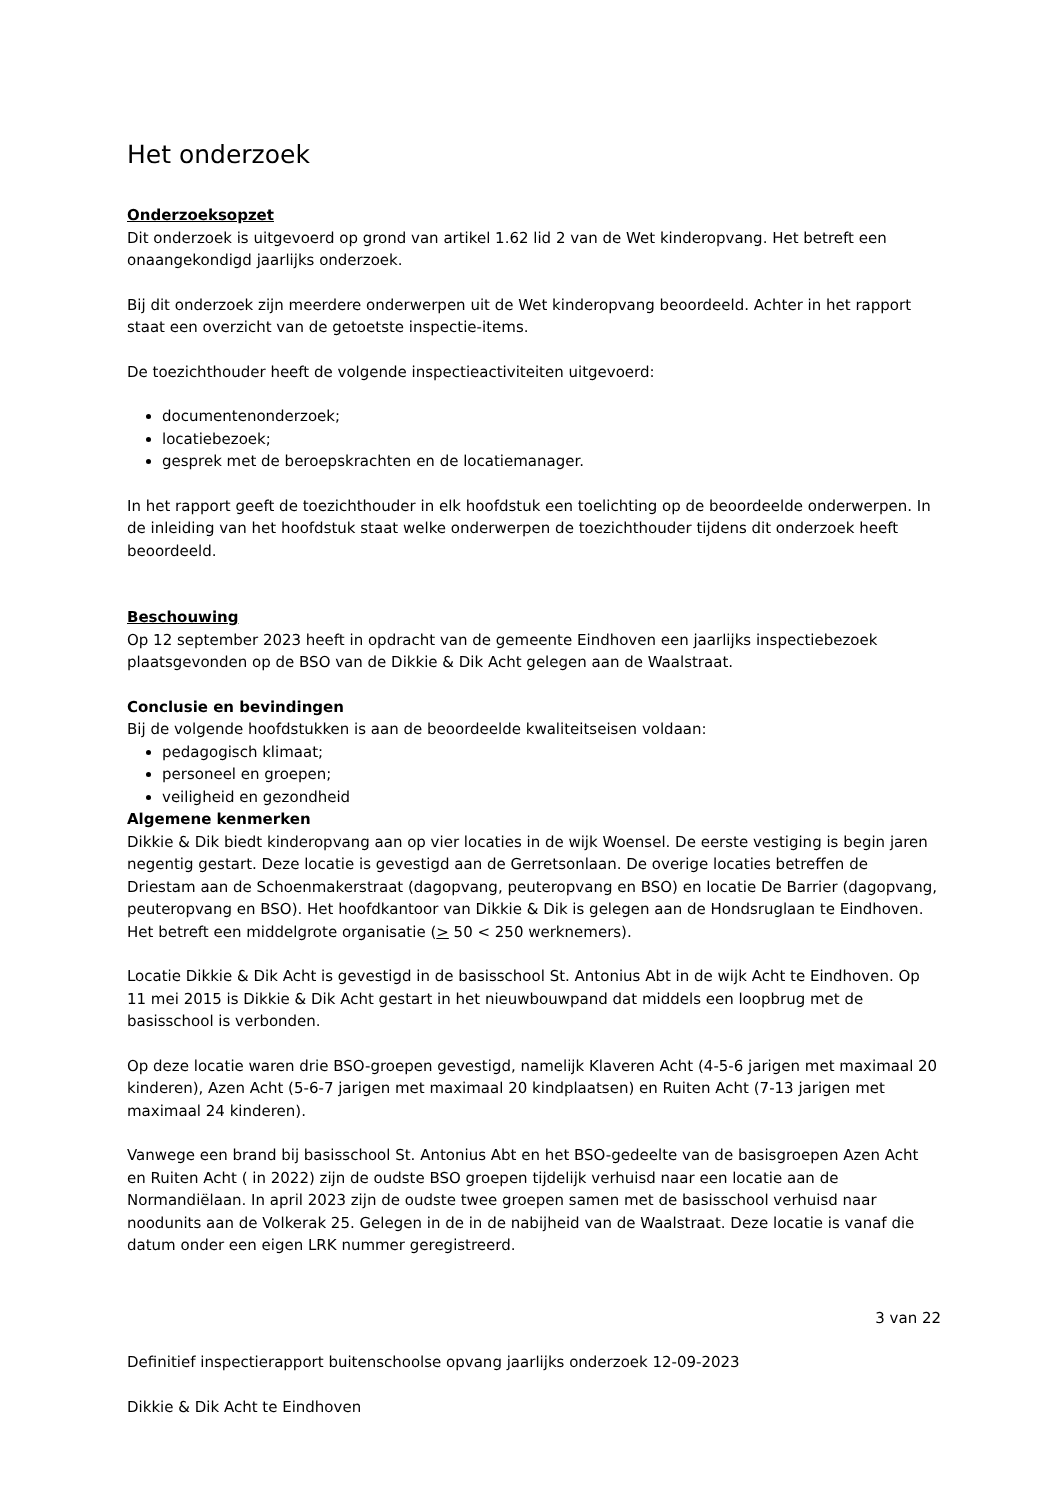Het onderzoek
Onderzoeksopzet
Dit onderzoek is uitgevoerd op grond van artikel 1.62 lid 2 van de Wet kinderopvang. Het betreft een onaangekondigd jaarlijks onderzoek.
Bij dit onderzoek zijn meerdere onderwerpen uit de Wet kinderopvang beoordeeld. Achter in het rapport staat een overzicht van de getoetste inspectie-items.
De toezichthouder heeft de volgende inspectieactiviteiten uitgevoerd:
documentenonderzoek;
locatiebezoek;
gesprek met de beroepskrachten en de locatiemanager.
In het rapport geeft de toezichthouder in elk hoofdstuk een toelichting op de beoordeelde onderwerpen. In de inleiding van het hoofdstuk staat welke onderwerpen de toezichthouder tijdens dit onderzoek heeft beoordeeld.
Beschouwing
Op 12 september 2023 heeft in opdracht van de gemeente Eindhoven een jaarlijks inspectiebezoek plaatsgevonden op de BSO van de Dikkie & Dik Acht gelegen aan de Waalstraat.
Conclusie en bevindingen
Bij de volgende hoofdstukken is aan de beoordeelde kwaliteitseisen voldaan:
pedagogisch klimaat;
personeel en groepen;
veiligheid en gezondheid
Algemene kenmerken
Dikkie & Dik biedt kinderopvang aan op vier locaties in de wijk Woensel. De eerste vestiging is begin jaren negentig gestart. Deze locatie is gevestigd aan de Gerretsonlaan. De overige locaties betreffen de Driestam aan de Schoenmakerstraat (dagopvang, peuteropvang en BSO) en locatie De Barrier (dagopvang, peuteropvang en BSO). Het hoofdkantoor van Dikkie & Dik is gelegen aan de Hondsruglaan te Eindhoven. Het betreft een middelgrote organisatie (> 50 < 250 werknemers).
Locatie Dikkie & Dik Acht is gevestigd in de basisschool St. Antonius Abt in de wijk Acht te Eindhoven. Op 11 mei 2015 is Dikkie & Dik Acht gestart in het nieuwbouwpand dat middels een loopbrug met de basisschool is verbonden.
Op deze locatie waren drie BSO-groepen gevestigd, namelijk Klaveren Acht (4-5-6 jarigen met maximaal 20 kinderen), Azen Acht (5-6-7 jarigen met maximaal 20 kindplaatsen) en Ruiten Acht (7-13 jarigen met maximaal 24 kinderen).
Vanwege een brand bij basisschool St. Antonius Abt en het BSO-gedeelte van de basisgroepen Azen Acht en Ruiten Acht ( in 2022) zijn de oudste BSO groepen tijdelijk verhuisd naar een locatie aan de Normandiëlaan. In april 2023 zijn de oudste twee groepen samen met de basisschool verhuisd naar noodunits aan de Volkerak 25. Gelegen in de in de nabijheid van de Waalstraat. Deze locatie is vanaf die datum onder een eigen LRK nummer geregistreerd.
3 van 22
Definitief inspectierapport buitenschoolse opvang jaarlijks onderzoek 12-09-2023
Dikkie & Dik Acht te Eindhoven